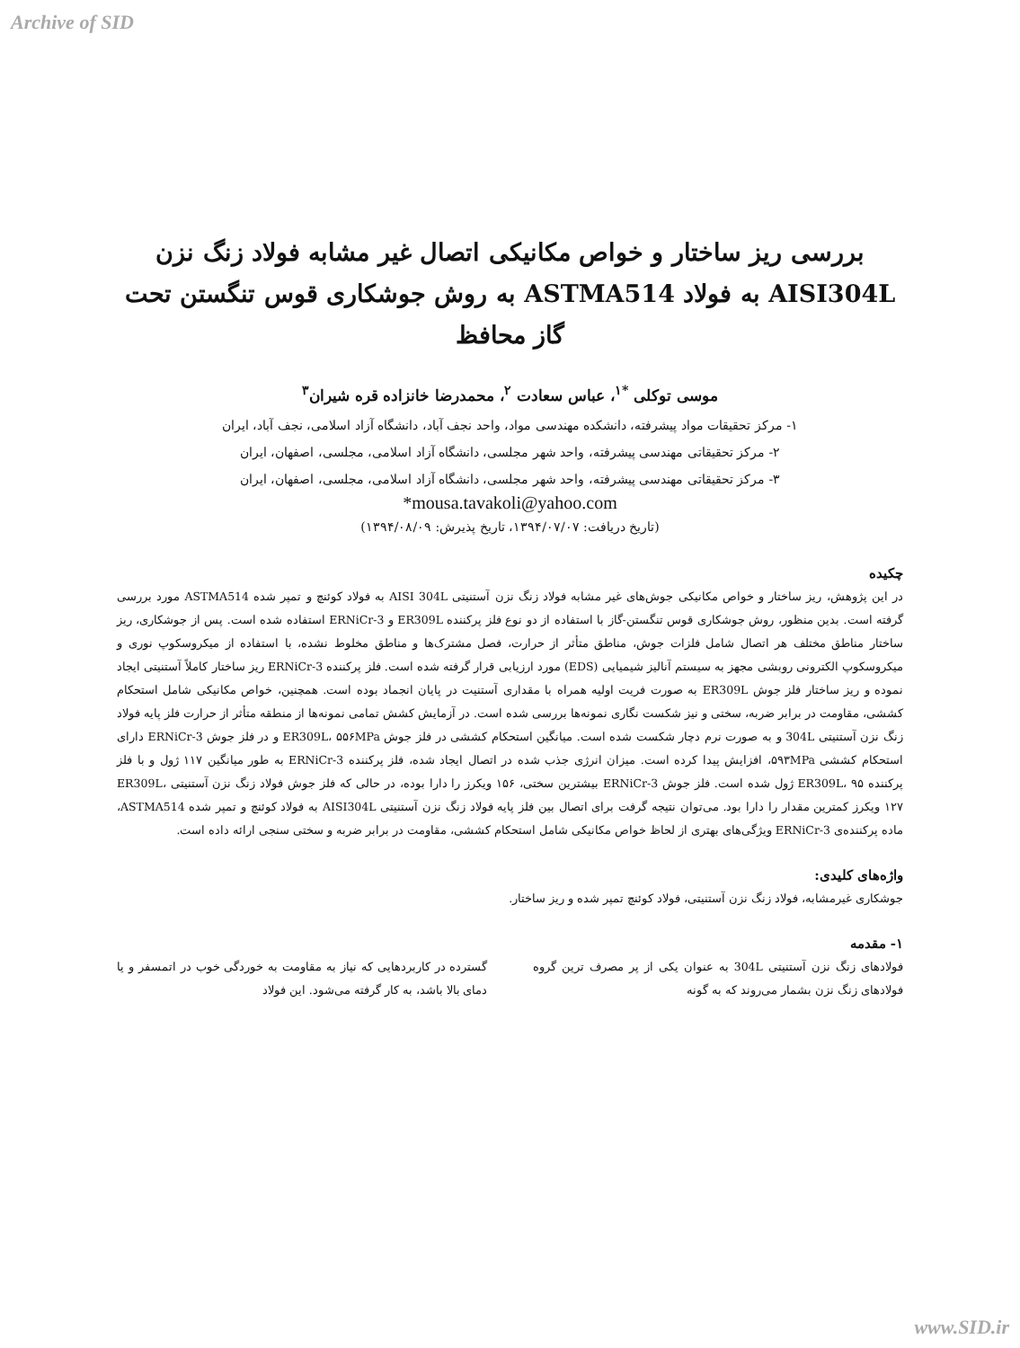Archive of SID
بررسی ریز ساختار و خواص مکانیکی اتصال غیر مشابه فولاد زنگ نزن AISI304L به فولاد ASTMA514 به روش جوشکاری قوس تنگستن تحت گاز محافظ
موسی توکلی <sup>*۱</sup>، عباس سعادت <sup>۲</sup>، محمدرضا خانزاده قره شیران<sup>۳</sup>
۱- مرکز تحقیقات مواد پیشرفته، دانشکده مهندسی مواد، واحد نجف آباد، دانشگاه آزاد اسلامی، نجف آباد، ایران
۲- مرکز تحقیقاتی مهندسی پیشرفته، واحد شهر مجلسی، دانشگاه آزاد اسلامی، مجلسی، اصفهان، ایران
۳- مرکز تحقیقاتی مهندسی پیشرفته، واحد شهر مجلسی، دانشگاه آزاد اسلامی، مجلسی، اصفهان، ایران
*mousa.tavakoli@yahoo.com
(تاریخ دریافت: ۱۳۹۴/۰۷/۰۷، تاریخ پذیرش: ۱۳۹۴/۰۸/۰۹)
چکیده
در این پژوهش، ریز ساختار و خواص مکانیکی جوش‌های غیر مشابه فولاد زنگ نزن آستنیتی AISI 304L به فولاد کوئنچ و تمپر شده ASTMA514 مورد بررسی گرفته است. بدین منظور، روش جوشکاری قوس تنگستن-گاز با استفاده از دو نوع فلز پرکننده ER309L و ERNiCr-3 استفاده شده است. پس از جوشکاری، ریز ساختار مناطق مختلف هر اتصال شامل فلزات جوش، مناطق متأثر از حرارت، فصل مشترک‌ها و مناطق مخلوط نشده، با استفاده از میکروسکوپ نوری و میکروسکوپ الکترونی روبشی مجهز به سیستم آنالیز شیمیایی (EDS) مورد ارزیابی قرار گرفته شده است. فلز پرکننده ERNiCr-3 ریز ساختار کاملاً آستنیتی ایجاد نموده و ریز ساختار فلز جوش ER309L به صورت فریت اولیه همراه با مقداری آستنیت در پایان انجماد بوده است. همچنین، خواص مکانیکی شامل استحکام کششی، مقاومت در برابر ضربه، سختی و نیز شکست نگاری نمونه‌ها بررسی شده است. در آزمایش کشش تمامی نمونه‌ها از منطقه متأثر از حرارت فلز پایه فولاد زنگ نزن آستنیتی 304L و به صورت نرم دچار شکست شده است. میانگین استحکام کششی در فلز جوش ER309L، ۵۵۶MPa و در فلز جوش ERNiCr-3 دارای استحکام کششی ۵۹۳MPa، افزایش پیدا کرده است. میزان انرژی جذب شده در اتصال ایجاد شده، فلز پرکننده ERNiCr-3 به طور میانگین ۱۱۷ ژول و با فلز پرکننده ER309L، ۹۵ ژول شده است. فلز جوش ERNiCr-3 بیشترین سختی، ۱۵۶ ویکرز را دارا بوده، در حالی که فلز جوش فولاد زنگ نزن آستنیتی ER309L، ۱۲۷ ویکرز کمترین مقدار را دارا بود. می‌توان نتیجه گرفت برای اتصال بین فلز پایه فولاد زنگ نزن آستنیتی AISI304L به فولاد کوئنچ و تمپر شده ASTMA514، ماده پرکننده‌ی ERNiCr-3 ویژگی‌های بهتری از لحاظ خواص مکانیکی شامل استحکام کششی، مقاومت در برابر ضربه و سختی سنجی ارائه داده است.
واژه‌های کلیدی:
جوشکاری غیرمشابه، فولاد زنگ نزن آستنیتی، فولاد کوئنچ تمپر شده و ریز ساختار.
۱- مقدمه
فولادهای زنگ نزن آستنیتی 304L به عنوان یکی از پر مصرف ترین گروه فولادهای زنگ نزن بشمار می‌روند که به گونه
گسترده در کاربردهایی که نیاز به مقاومت به خوردگی خوب در اتمسفر و یا دمای بالا باشد، به کار گرفته می‌شود. این فولاد
www.SID.ir